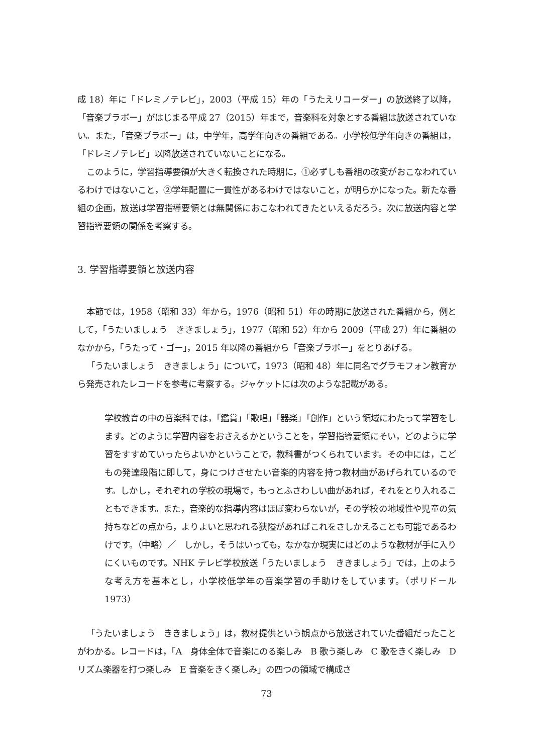成 18）年に「ドレミノテレビ」，2003（平成 15）年の「うたえリコーダー」の放送終了以降，「音楽ブラボー」がはじまる平成 27（2015）年まで，音楽科を対象とする番組は放送されていない。また，「音楽ブラボー」は，中学年，高学年向きの番組である。小学校低学年向きの番組は，「ドレミノテレビ」以降放送されていないことになる。
このように，学習指導要領が大きく転換された時期に，①必ずしも番組の改変がおこなわれているわけではないこと，②学年配置に一貫性があるわけではないこと，が明らかになった。新たな番組の企画，放送は学習指導要領とは無関係におこなわれてきたといえるだろう。次に放送内容と学習指導要領の関係を考察する。
3. 学習指導要領と放送内容
本節では，1958（昭和 33）年から，1976（昭和 51）年の時期に放送された番組から，例として，「うたいましょう　ききましょう」，1977（昭和 52）年から 2009（平成 27）年に番組のなかから，「うたって・ゴー」，2015 年以降の番組から「音楽ブラボー」をとりあげる。
「うたいましょう　ききましょう」について，1973（昭和 48）年に同名でグラモフォン教育から発売されたレコードを参考に考察する。ジャケットには次のような記載がある。
学校教育の中の音楽科では，「鑑賞」「歌唱」「器楽」「創作」という領域にわたって学習をします。どのように学習内容をおさえるかということを，学習指導要領にそい，どのように学習をすすめていったらよいかということで，教科書がつくられています。その中には，こどもの発達段階に即して，身につけさせたい音楽的内容を持つ教材曲があげられているのです。しかし，それぞれの学校の現場で，もっとふさわしい曲があれば，それをとり入れることもできます。また，音楽的な指導内容はほぼ変わらないが，その学校の地域性や児童の気持ちなどの点から，よりよいと思われる狭隘があればこれをさしかえることも可能であるわけです。（中略）／　しかし，そうはいっても，なかなか現実にはどのような教材が手に入りにくいものです。NHK テレビ学校放送「うたいましょう　ききましょう」では，上のような考え方を基本とし，小学校低学年の音楽学習の手助けをしています。（ポリドール 1973）
「うたいましょう　ききましょう」は，教材提供という観点から放送されていた番組だったことがわかる。レコードは，「A　身体全体で音楽にのる楽しみ　B 歌う楽しみ　C 歌をきく楽しみ　D リズム楽器を打つ楽しみ　E 音楽をきく楽しみ」の四つの領域で構成さ
73